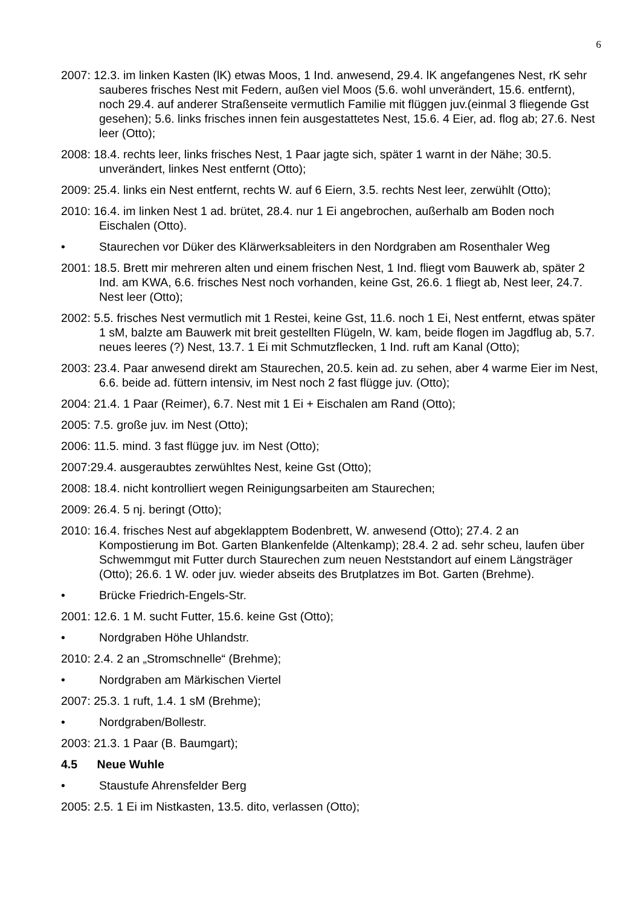6
2007: 12.3. im linken Kasten (lK) etwas Moos, 1 Ind. anwesend, 29.4. lK angefangenes Nest, rK sehr sauberes frisches Nest mit Federn, außen viel Moos (5.6. wohl unverändert, 15.6. entfernt), noch 29.4. auf anderer Straßenseite vermutlich Familie mit flüggen juv.(einmal 3 fliegende Gst gesehen); 5.6. links frisches innen fein ausgestattetes Nest, 15.6. 4 Eier, ad. flog ab; 27.6. Nest leer (Otto);
2008: 18.4. rechts leer, links frisches Nest, 1 Paar jagte sich, später 1 warnt in der Nähe; 30.5. unverändert, linkes Nest entfernt (Otto);
2009: 25.4. links ein Nest entfernt, rechts W. auf 6 Eiern, 3.5. rechts Nest leer, zerwühlt (Otto);
2010: 16.4. im linken Nest 1 ad. brütet, 28.4. nur 1 Ei angebrochen, außerhalb am Boden noch Eischalen (Otto).
• Staurechen vor Düker des Klärwerksableiters in den Nordgraben am Rosenthaler Weg
2001: 18.5. Brett mir mehreren alten und einem frischen Nest, 1 Ind. fliegt vom Bauwerk ab, später 2 Ind. am KWA, 6.6. frisches Nest noch vorhanden, keine Gst, 26.6. 1 fliegt ab, Nest leer, 24.7. Nest leer (Otto);
2002: 5.5. frisches Nest vermutlich mit 1 Restei, keine Gst, 11.6. noch 1 Ei, Nest entfernt, etwas später 1 sM, balzte am Bauwerk mit breit gestellten Flügeln, W. kam, beide flogen im Jagdflug ab, 5.7. neues leeres (?) Nest, 13.7. 1 Ei mit Schmutzflecken, 1 Ind. ruft am Kanal (Otto);
2003: 23.4. Paar anwesend direkt am Staurechen, 20.5. kein ad. zu sehen, aber 4 warme Eier im Nest, 6.6. beide ad. füttern intensiv, im Nest noch 2 fast flügge juv. (Otto);
2004: 21.4. 1 Paar (Reimer), 6.7. Nest mit 1 Ei + Eischalen am Rand (Otto);
2005: 7.5. große juv. im Nest (Otto);
2006: 11.5. mind. 3 fast flügge juv. im Nest (Otto);
2007:29.4. ausgeraubtes zerwühltes Nest, keine Gst (Otto);
2008: 18.4. nicht kontrolliert wegen Reinigungsarbeiten am Staurechen;
2009: 26.4. 5 nj. beringt (Otto);
2010: 16.4. frisches Nest auf abgeklapptem Bodenbrett, W. anwesend (Otto); 27.4. 2 an Kompostierung im Bot. Garten Blankenfelde (Altenkamp); 28.4. 2 ad. sehr scheu, laufen über Schwemmgut mit Futter durch Staurechen zum neuen Neststandort auf einem Längsträger (Otto); 26.6. 1 W. oder juv. wieder abseits des Brutplatzes im Bot. Garten (Brehme).
• Brücke Friedrich-Engels-Str.
2001: 12.6. 1 M. sucht Futter, 15.6. keine Gst (Otto);
• Nordgraben Höhe Uhlandstr.
2010: 2.4. 2 an „Stromschnelle“ (Brehme);
• Nordgraben am Märkischen Viertel
2007: 25.3. 1 ruft, 1.4. 1 sM (Brehme);
• Nordgraben/Bollestr.
2003: 21.3. 1 Paar (B. Baumgart);
4.5 Neue Wuhle
• Staustufe Ahrensfelder Berg
2005: 2.5. 1 Ei im Nistkasten, 13.5. dito, verlassen (Otto);